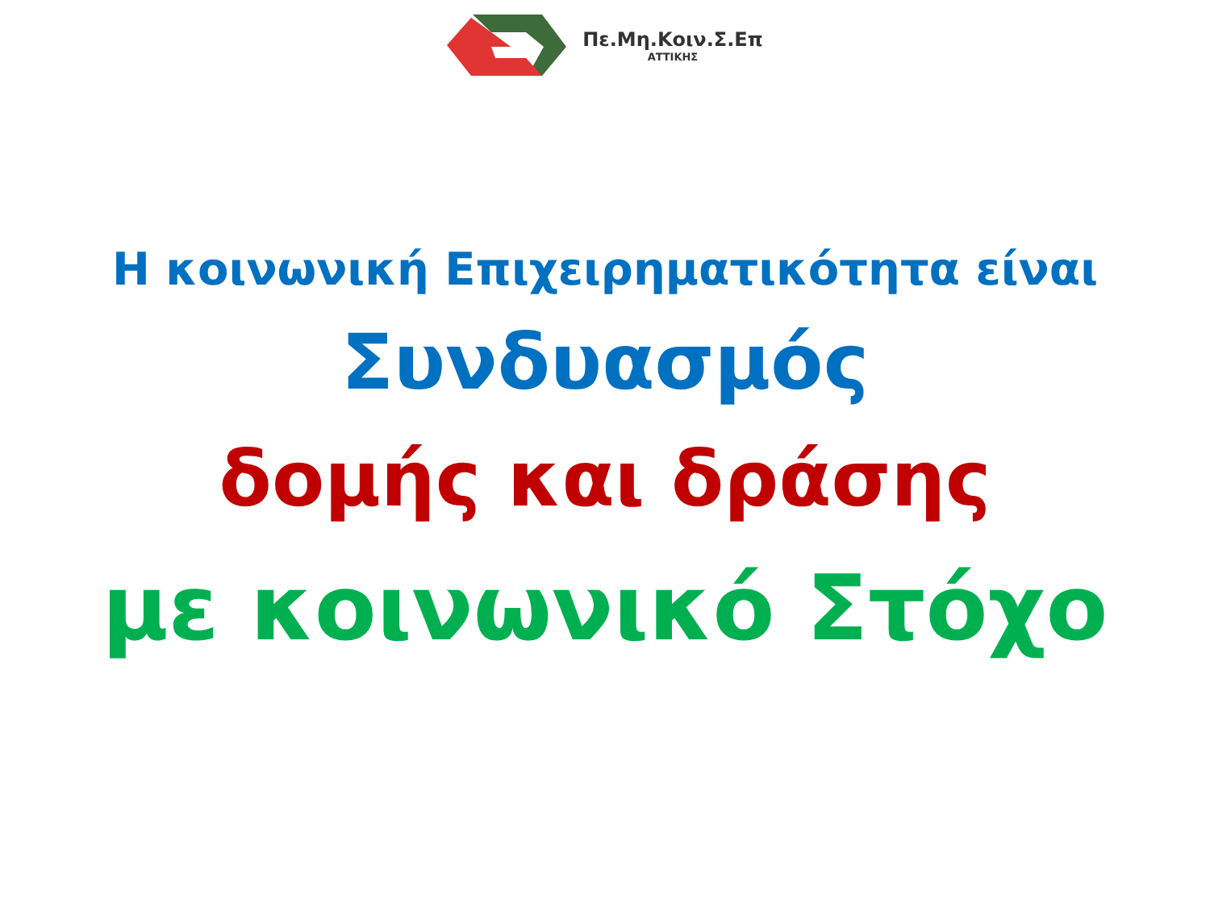Πε.Μη.Κοιν.Σ.Επ
ΑΤΤΙΚΗΣ
Η κοινωνική Επιχειρηματικότητα είναι
Συνδυασμός
δομής και δράσης
με κοινωνικό Στόχο